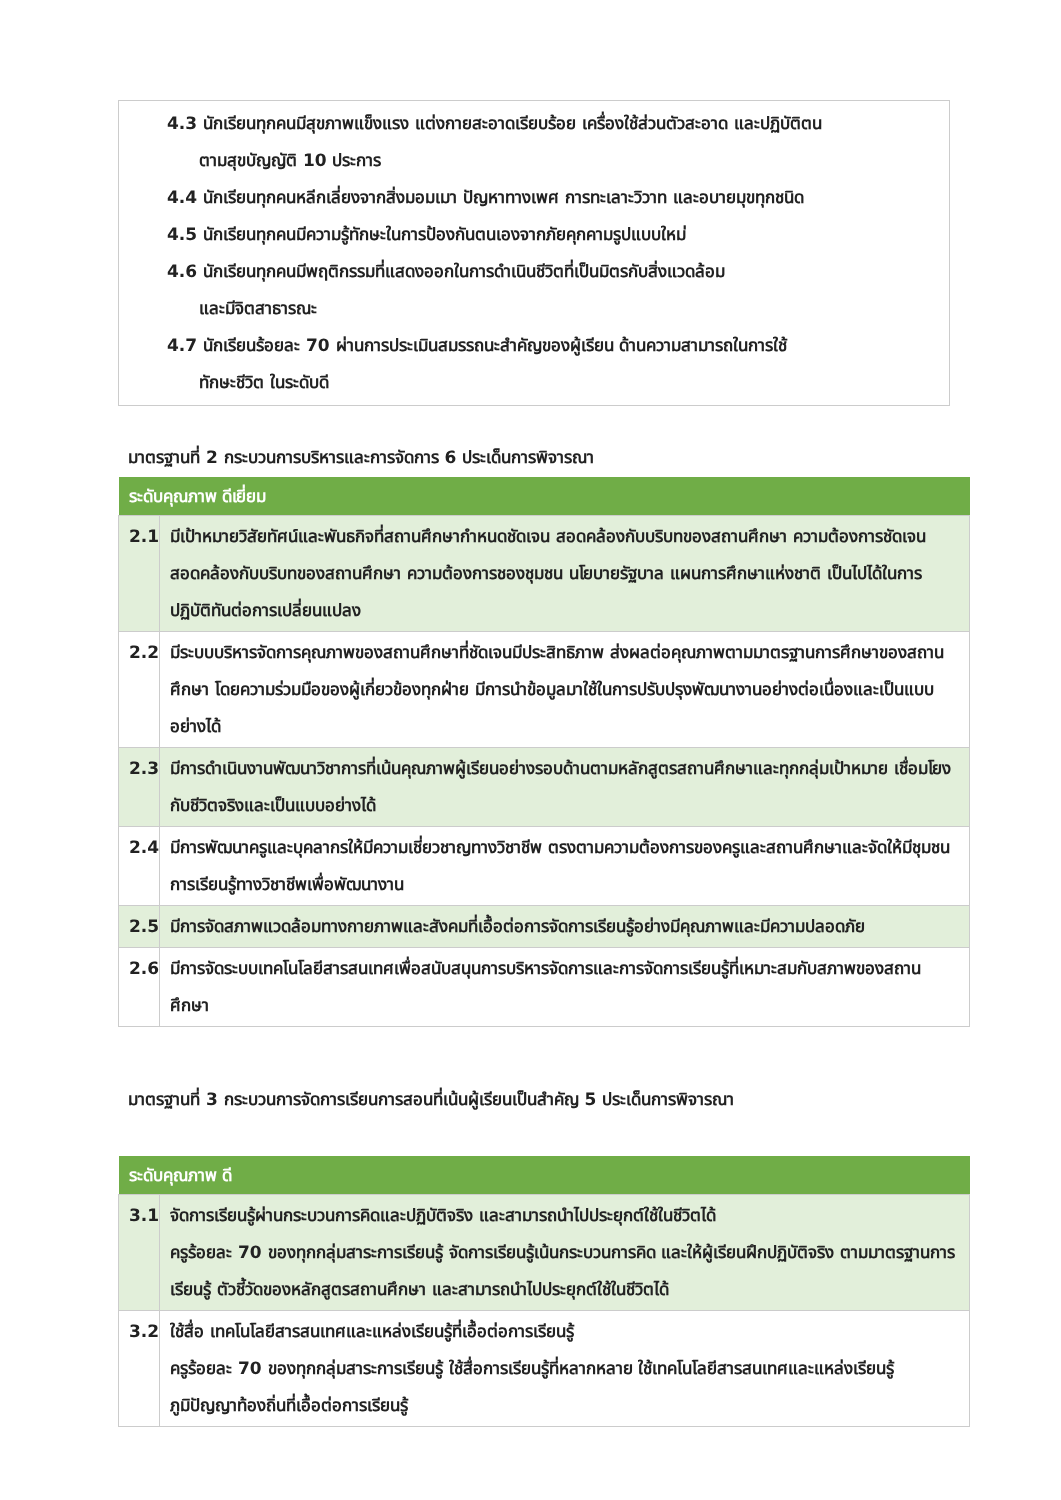4.3 นักเรียนทุกคนมีสุขภาพแข็งแรง แต่งกายสะอาดเรียบร้อย เครื่องใช้ส่วนตัวสะอาด และปฏิบัติตน
ตามสุขบัญญัติ 10 ประการ
4.4 นักเรียนทุกคนหลีกเลี่ยงจากสิ่งมอมเมา ปัญหาทางเพศ การทะเลาะวิวาท และอบายมุขทุกชนิด
4.5 นักเรียนทุกคนมีความรู้ทักษะในการป้องกันตนเองจากภัยคุกคามรูปแบบใหม่
4.6 นักเรียนทุกคนมีพฤติกรรมที่แสดงออกในการดำเนินชีวิตที่เป็นมิตรกับสิ่งแวดล้อม
และมีจิตสาธารณะ
4.7 นักเรียนร้อยละ 70 ผ่านการประเมินสมรรถนะสำคัญของผู้เรียน ด้านความสามารถในการใช้
ทักษะชีวิต ในระดับดี
มาตรฐานที่ 2 กระบวนการบริหารและการจัดการ 6 ประเด็นการพิจารณา
| ระดับคุณภาพ ดีเยี่ยม | |
| --- | --- |
| 2.1 | มีเป้าหมายวิสัยทัศน์และพันธกิจที่สถานศึกษากำหนดชัดเจน สอดคล้องกับบริบทของสถานศึกษา ความต้องการชัดเจน สอดคล้องกับบริบทของสถานศึกษา ความต้องการชองชุมชน นโยบายรัฐบาล แผนการศึกษาแห่งชาติ เป็นไปได้ในการปฏิบัติทันต่อการเปลี่ยนแปลง |
| 2.2 | มีระบบบริหารจัดการคุณภาพของสถานศึกษาที่ชัดเจนมีประสิทธิภาพ ส่งผลต่อคุณภาพตามมาตรฐานการศึกษาของสถานศึกษา โดยความร่วมมือของผู้เกี่ยวข้องทุกฝ่าย มีการนำข้อมูลมาใช้ในการปรับปรุงพัฒนางานอย่างต่อเนื่องและเป็นแบบอย่างได้ |
| 2.3 | มีการดำเนินงานพัฒนาวิชาการที่เน้นคุณภาพผู้เรียนอย่างรอบด้านตามหลักสูตรสถานศึกษาและทุกกลุ่มเป้าหมาย เชื่อมโยงกับชีวิตจริงและเป็นแบบอย่างได้ |
| 2.4 | มีการพัฒนาครูและบุคลากรให้มีความเชี่ยวชาญทางวิชาชีพ ตรงตามความต้องการของครูและสถานศึกษาและจัดให้มีชุมชนการเรียนรู้ทางวิชาชีพเพื่อพัฒนางาน |
| 2.5 | มีการจัดสภาพแวดล้อมทางกายภาพและสังคมที่เอื้อต่อการจัดการเรียนรู้อย่างมีคุณภาพและมีความปลอดภัย |
| 2.6 | มีการจัดระบบเทคโนโลยีสารสนเทศเพื่อสนับสนุนการบริหารจัดการและการจัดการเรียนรู้ที่เหมาะสมกับสภาพของสถานศึกษา |
มาตรฐานที่ 3 กระบวนการจัดการเรียนการสอนที่เน้นผู้เรียนเป็นสำคัญ 5 ประเด็นการพิจารณา
| ระดับคุณภาพ ดี | |
| --- | --- |
| 3.1 | จัดการเรียนรู้ผ่านกระบวนการคิดและปฏิบัติจริง และสามารถนำไปประยุกต์ใช้ในชีวิตได้ ครูร้อยละ 70 ของทุกกลุ่มสาระการเรียนรู้ จัดการเรียนรู้เน้นกระบวนการคิด และให้ผู้เรียนฝึกปฏิบัติจริง ตามมาตรฐานการเรียนรู้ ตัวชี้วัดของหลักสูตรสถานศึกษา และสามารถนำไปประยุกต์ใช้ในชีวิตได้ |
| 3.2 | ใช้สื่อ เทคโนโลยีสารสนเทศและแหล่งเรียนรู้ที่เอื้อต่อการเรียนรู้ ครูร้อยละ 70 ของทุกกลุ่มสาระการเรียนรู้ ใช้สื่อการเรียนรู้ที่หลากหลาย ใช้เทคโนโลยีสารสนเทศและแหล่งเรียนรู้ ภูมิปัญญาท้องถิ่นที่เอื้อต่อการเรียนรู้ |